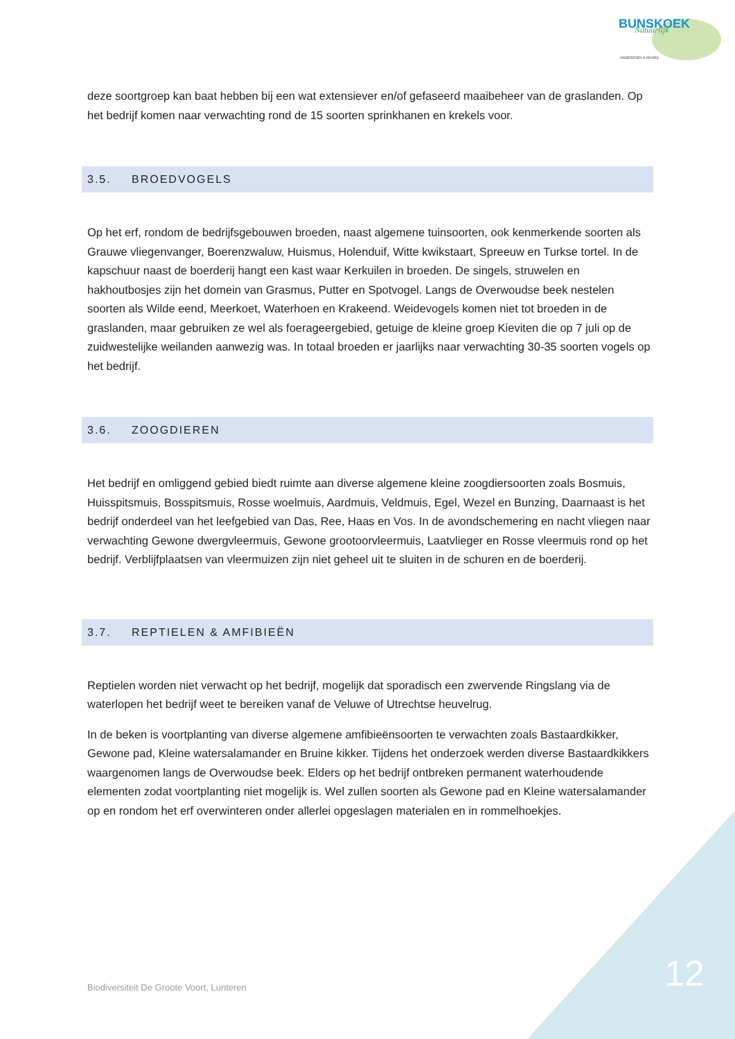BUNSKOEK
Natuurlijk
ONDERZOEK & ADVIES
deze soortgroep kan baat hebben bij een wat extensiever en/of gefaseerd maaibeheer van de graslanden. Op het bedrijf komen naar verwachting rond de 15 soorten sprinkhanen en krekels voor.
3.5. BROEDVOGELS
Op het erf, rondom de bedrijfsgebouwen broeden, naast algemene tuinsoorten, ook kenmerkende soorten als Grauwe vliegenvanger, Boerenzwaluw, Huismus, Holenduif, Witte kwikstaart, Spreeuw en Turkse tortel. In de kapschuur naast de boerderij hangt een kast waar Kerkuilen in broeden. De singels, struwelen en hakhoutbosjes zijn het domein van Grasmus, Putter en Spotvogel. Langs de Overwoudse beek nestelen soorten als Wilde eend, Meerkoet, Waterhoen en Krakeend. Weidevogels komen niet tot broeden in de graslanden, maar gebruiken ze wel als foerageergebied, getuige de kleine groep Kieviten die op 7 juli op de zuidwestelijke weilanden aanwezig was. In totaal broeden er jaarlijks naar verwachting 30-35 soorten vogels op het bedrijf.
3.6. ZOOGDIEREN
Het bedrijf en omliggend gebied biedt ruimte aan diverse algemene kleine zoogdiersoorten zoals Bosmuis, Huisspitsmuis, Bosspitsmuis, Rosse woelmuis, Aardmuis, Veldmuis, Egel, Wezel en Bunzing, Daarnaast is het bedrijf onderdeel van het leefgebied van Das, Ree, Haas en Vos. In de avondschemering en nacht vliegen naar verwachting Gewone dwergvleermuis, Gewone grootoorvleermuis, Laatvlieger en Rosse vleermuis rond op het bedrijf. Verblijfplaatsen van vleermuizen zijn niet geheel uit te sluiten in de schuren en de boerderij.
3.7. REPTIELEN & AMFIBIEËN
Reptielen worden niet verwacht op het bedrijf, mogelijk dat sporadisch een zwervende Ringslang via de waterlopen het bedrijf weet te bereiken vanaf de Veluwe of Utrechtse heuvelrug.
In de beken is voortplanting van diverse algemene amfibieënsoorten te verwachten zoals Bastaardkikker, Gewone pad, Kleine watersalamander en Bruine kikker. Tijdens het onderzoek werden diverse Bastaardkikkers waargenomen langs de Overwoudse beek. Elders op het bedrijf ontbreken permanent waterhoudende elementen zodat voortplanting niet mogelijk is. Wel zullen soorten als Gewone pad en Kleine watersalamander op en rondom het erf overwinteren onder allerlei opgeslagen materialen en in rommelhoekjes.
Biodiversiteit De Groote Voort, Lunteren
12